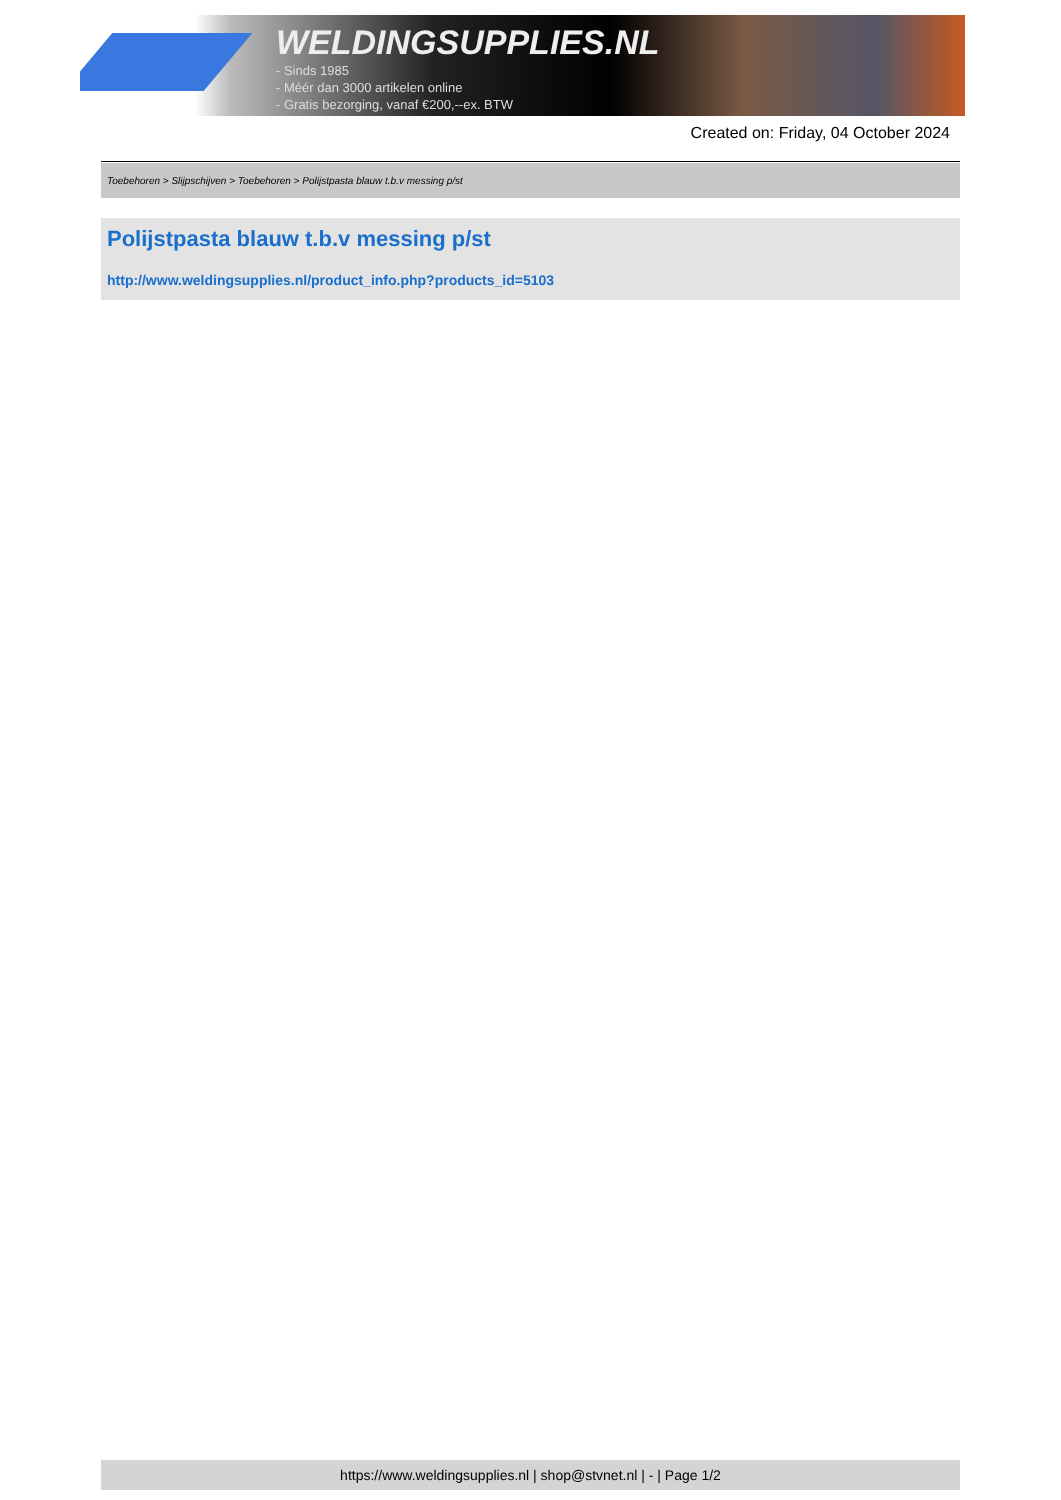WELDINGSUPPLIES.NL
- Sinds 1985
- Méér dan 3000 artikelen online
- Gratis bezorging, vanaf €200,--ex. BTW
Created on: Friday, 04 October 2024
Toebehoren > Slijpschijven > Toebehoren > Polijstpasta blauw t.b.v messing p/st
Polijstpasta blauw t.b.v messing p/st
http://www.weldingsupplies.nl/product_info.php?products_id=5103
https://www.weldingsupplies.nl | shop@stvnet.nl | - | Page 1/2